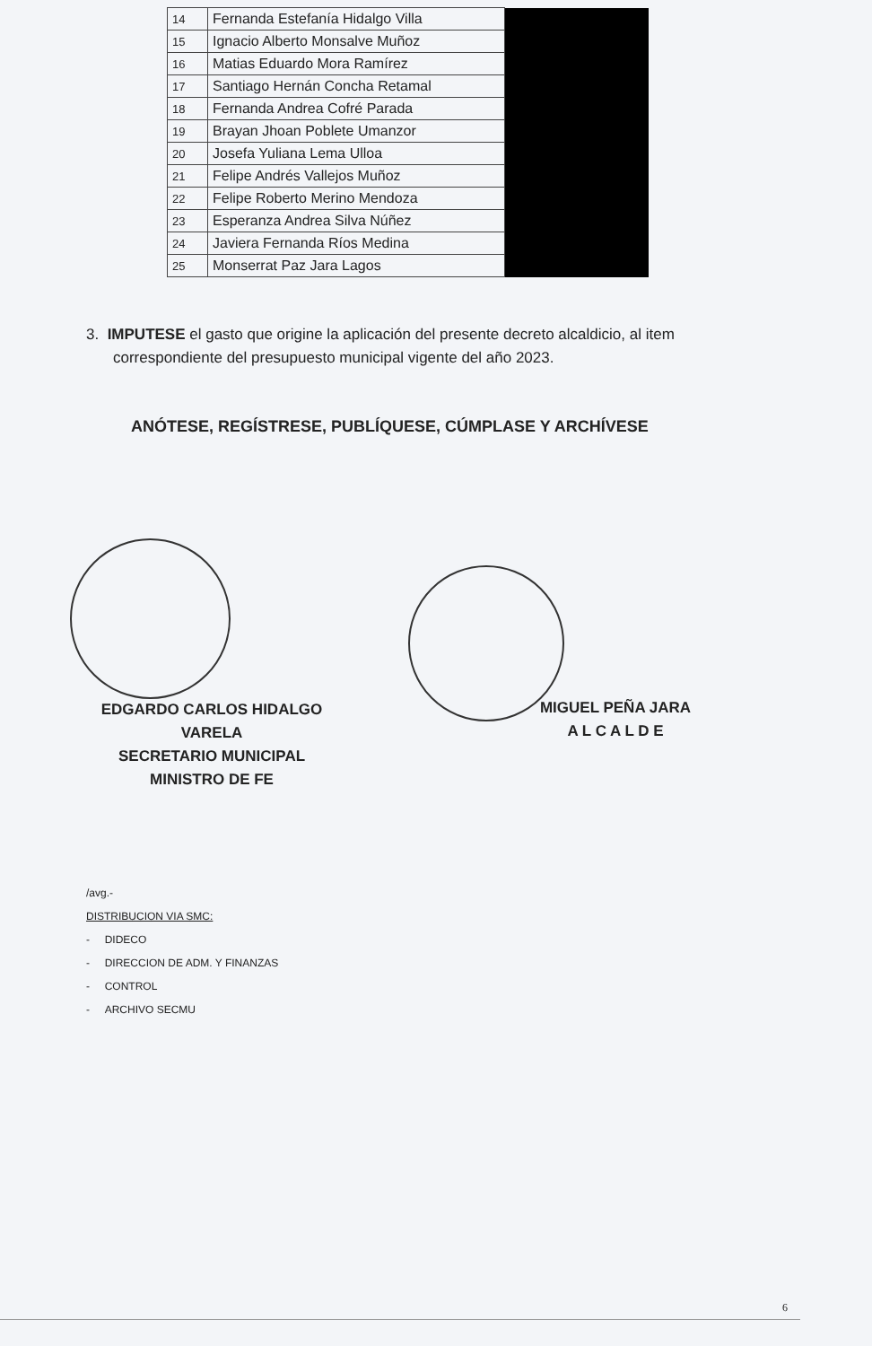| 14 | Fernanda Estefanía Hidalgo Villa | |
| 15 | Ignacio Alberto Monsalve Muñoz | |
| 16 | Matias Eduardo Mora Ramírez | |
| 17 | Santiago Hernán Concha Retamal | |
| 18 | Fernanda Andrea Cofré Parada | |
| 19 | Brayan Jhoan Poblete Umanzor | |
| 20 | Josefa Yuliana Lema Ulloa | |
| 21 | Felipe Andrés Vallejos Muñoz | |
| 22 | Felipe Roberto Merino Mendoza | |
| 23 | Esperanza Andrea Silva Núñez | |
| 24 | Javiera Fernanda Ríos Medina | |
| 25 | Monserrat Paz Jara Lagos | |
3. IMPUTESE el gasto que origine la aplicación del presente decreto alcaldicio, al item correspondiente del presupuesto municipal vigente del año 2023.
ANÓTESE, REGÍSTRESE, PUBLÍQUESE, CÚMPLASE Y ARCHÍVESE
EDGARDO CARLOS HIDALGO VARELA
SECRETARIO MUNICIPAL
MINISTRO DE FE
MIGUEL PEÑA JARA
A L C A L D E
/avg.-
DISTRIBUCION VIA SMC:
- DIDECO
- DIRECCION DE ADM. Y FINANZAS
- CONTROL
- ARCHIVO SECMU
6